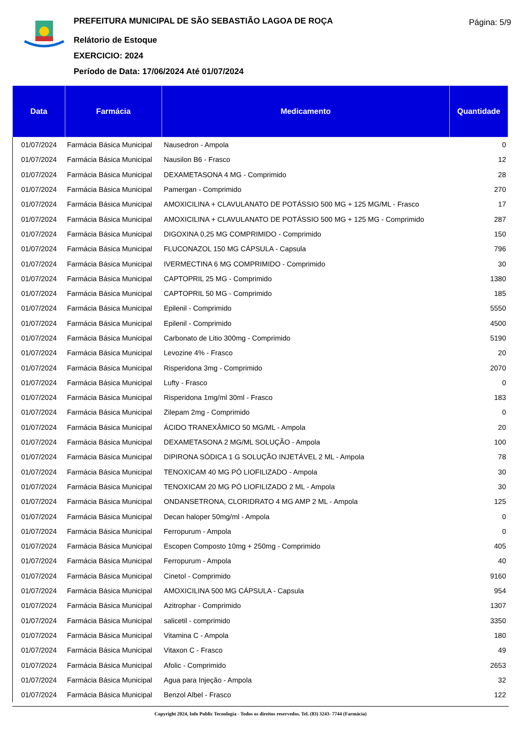PREFEITURA MUNICIPAL DE SÃO SEBASTIÃO LAGOA DE ROÇA
Relátorio de Estoque
EXERCICIO: 2024
Período de Data: 17/06/2024 Até 01/07/2024
Página: 5/9
| Data | Farmácia | Medicamento | Quantidade |
| --- | --- | --- | --- |
| 01/07/2024 | Farmácia Básica Municipal | Nausedron - Ampola | 0 |
| 01/07/2024 | Farmácia Básica Municipal | Nausilon B6 - Frasco | 12 |
| 01/07/2024 | Farmácia Básica Municipal | DEXAMETASONA 4 MG - Comprimido | 28 |
| 01/07/2024 | Farmácia Básica Municipal | Pamergan - Comprimido | 270 |
| 01/07/2024 | Farmácia Básica Municipal | AMOXICILINA + CLAVULANATO DE POTÁSSIO 500 MG + 125 MG/ML - Frasco | 17 |
| 01/07/2024 | Farmácia Básica Municipal | AMOXICILINA + CLAVULANATO DE POTÁSSIO 500 MG + 125 MG - Comprimido | 287 |
| 01/07/2024 | Farmácia Básica Municipal | DIGOXINA 0,25 MG COMPRIMIDO - Comprimido | 150 |
| 01/07/2024 | Farmácia Básica Municipal | FLUCONAZOL 150 MG CÁPSULA - Capsula | 796 |
| 01/07/2024 | Farmácia Básica Municipal | IVERMECTINA 6 MG COMPRIMIDO - Comprimido | 30 |
| 01/07/2024 | Farmácia Básica Municipal | CAPTOPRIL 25 MG - Comprimido | 1380 |
| 01/07/2024 | Farmácia Básica Municipal | CAPTOPRIL 50 MG - Comprimido | 185 |
| 01/07/2024 | Farmácia Básica Municipal | Epilenil - Comprimido | 5550 |
| 01/07/2024 | Farmácia Básica Municipal | Epilenil - Comprimido | 4500 |
| 01/07/2024 | Farmácia Básica Municipal | Carbonato de Litio 300mg - Comprimido | 5190 |
| 01/07/2024 | Farmácia Básica Municipal | Levozine 4% - Frasco | 20 |
| 01/07/2024 | Farmácia Básica Municipal | Risperidona 3mg - Comprimido | 2070 |
| 01/07/2024 | Farmácia Básica Municipal | Lufty - Frasco | 0 |
| 01/07/2024 | Farmácia Básica Municipal | Risperidona 1mg/ml 30ml - Frasco | 183 |
| 01/07/2024 | Farmácia Básica Municipal | Zilepam 2mg - Comprimido | 0 |
| 01/07/2024 | Farmácia Básica Municipal | ÁCIDO TRANEXÂMICO 50 MG/ML - Ampola | 20 |
| 01/07/2024 | Farmácia Básica Municipal | DEXAMETASONA 2 MG/ML SOLUÇÃO - Ampola | 100 |
| 01/07/2024 | Farmácia Básica Municipal | DIPIRONA SÓDICA 1 G SOLUÇÃO INJETÁVEL 2 ML - Ampola | 78 |
| 01/07/2024 | Farmácia Básica Municipal | TENOXICAM 40 MG PÓ LIOFILIZADO - Ampola | 30 |
| 01/07/2024 | Farmácia Básica Municipal | TENOXICAM 20 MG PÓ LIOFILIZADO 2 ML - Ampola | 30 |
| 01/07/2024 | Farmácia Básica Municipal | ONDANSETRONA, CLORIDRATO 4 MG AMP 2 ML - Ampola | 125 |
| 01/07/2024 | Farmácia Básica Municipal | Decan haloper 50mg/ml - Ampola | 0 |
| 01/07/2024 | Farmácia Básica Municipal | Ferropurum - Ampola | 0 |
| 01/07/2024 | Farmácia Básica Municipal | Escopen Composto 10mg + 250mg - Comprimido | 405 |
| 01/07/2024 | Farmácia Básica Municipal | Ferropurum - Ampola | 40 |
| 01/07/2024 | Farmácia Básica Municipal | Cinetol - Comprimido | 9160 |
| 01/07/2024 | Farmácia Básica Municipal | AMOXICILINA 500 MG CÁPSULA - Capsula | 954 |
| 01/07/2024 | Farmácia Básica Municipal | Azitrophar - Comprimido | 1307 |
| 01/07/2024 | Farmácia Básica Municipal | salicetil - comprimido | 3350 |
| 01/07/2024 | Farmácia Básica Municipal | Vitamina C - Ampola | 180 |
| 01/07/2024 | Farmácia Básica Municipal | Vitaxon C - Frasco | 49 |
| 01/07/2024 | Farmácia Básica Municipal | Afolic - Comprimido | 2653 |
| 01/07/2024 | Farmácia Básica Municipal | Agua para Injeção - Ampola | 32 |
| 01/07/2024 | Farmácia Básica Municipal | Benzol Albel - Frasco | 122 |
Copyright 2024, Info Public Tecnologia - Todos os direitos reservedos. Tel. (83) 3243- 7744 (Farmácia)